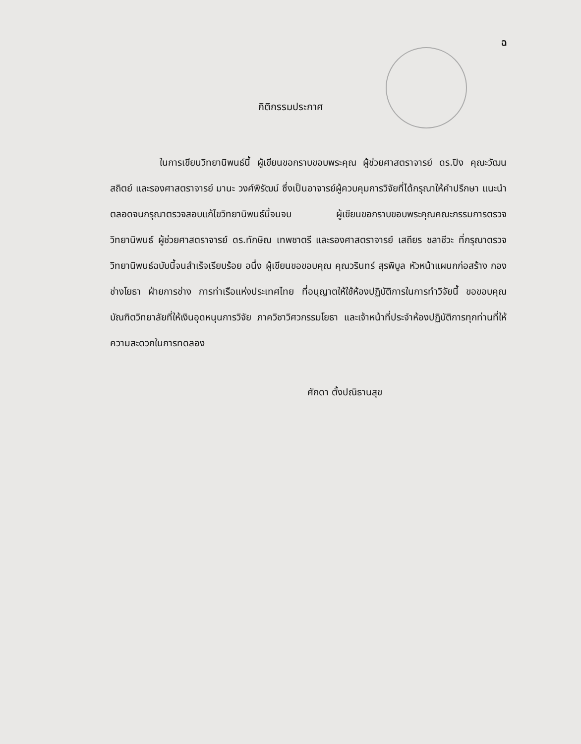ฉ
กิติกรรมประกาศ
ในการเขียนวิทยานิพนธ์นี้ ผู้เขียนขอกราบขอบพระคุณ ผู้ช่วยศาสตราจารย์ ดร.ปิง คุณะวัฒนสถิตย์ และรองศาสตราจารย์ มานะ วงศ์พิรัฒน์ ซึ่งเป็นอาจารย์ผู้ควบคุมการวิจัยที่ได้กรุณาให้คำปรึกษา แนะนำ ตลอดจนกรุณาตรวจสอบแก้ไขวิทยานิพนธ์นี้จนจบ ผู้เขียนขอกราบขอบพระคุณคณะกรรมการตรวจวิทยานิพนธ์ ผู้ช่วยศาสตราจารย์ ดร.ทักษิณ เทพชาตรี และรองศาสตราจารย์ เสถียร ชลาชีวะ ที่กรุณาตรวจวิทยานิพนธ์ฉบับนี้จนสำเร็จเรียบร้อย อนึ่ง ผู้เขียนขอขอบคุณ คุณวรินทร์ สุรพิบูล หัวหน้าแผนกก่อสร้าง กองช่างโยธา ฝ่ายการช่าง การท่าเรือแห่งประเทศไทย ที่อนุญาตให้ใช้ห้องปฏิบัติการในการทำวิจัยนี้ ขอขอบคุณบัณฑิตวิทยาลัยที่ให้เงินอุดหนุนการวิจัย ภาควิชาวิศวกรรมโยธา และเจ้าหน้าที่ประจำห้องปฏิบัติการทุกท่านที่ให้ความสะดวกในการทดลอง
ศักดา ตั้งปณิธานสุข